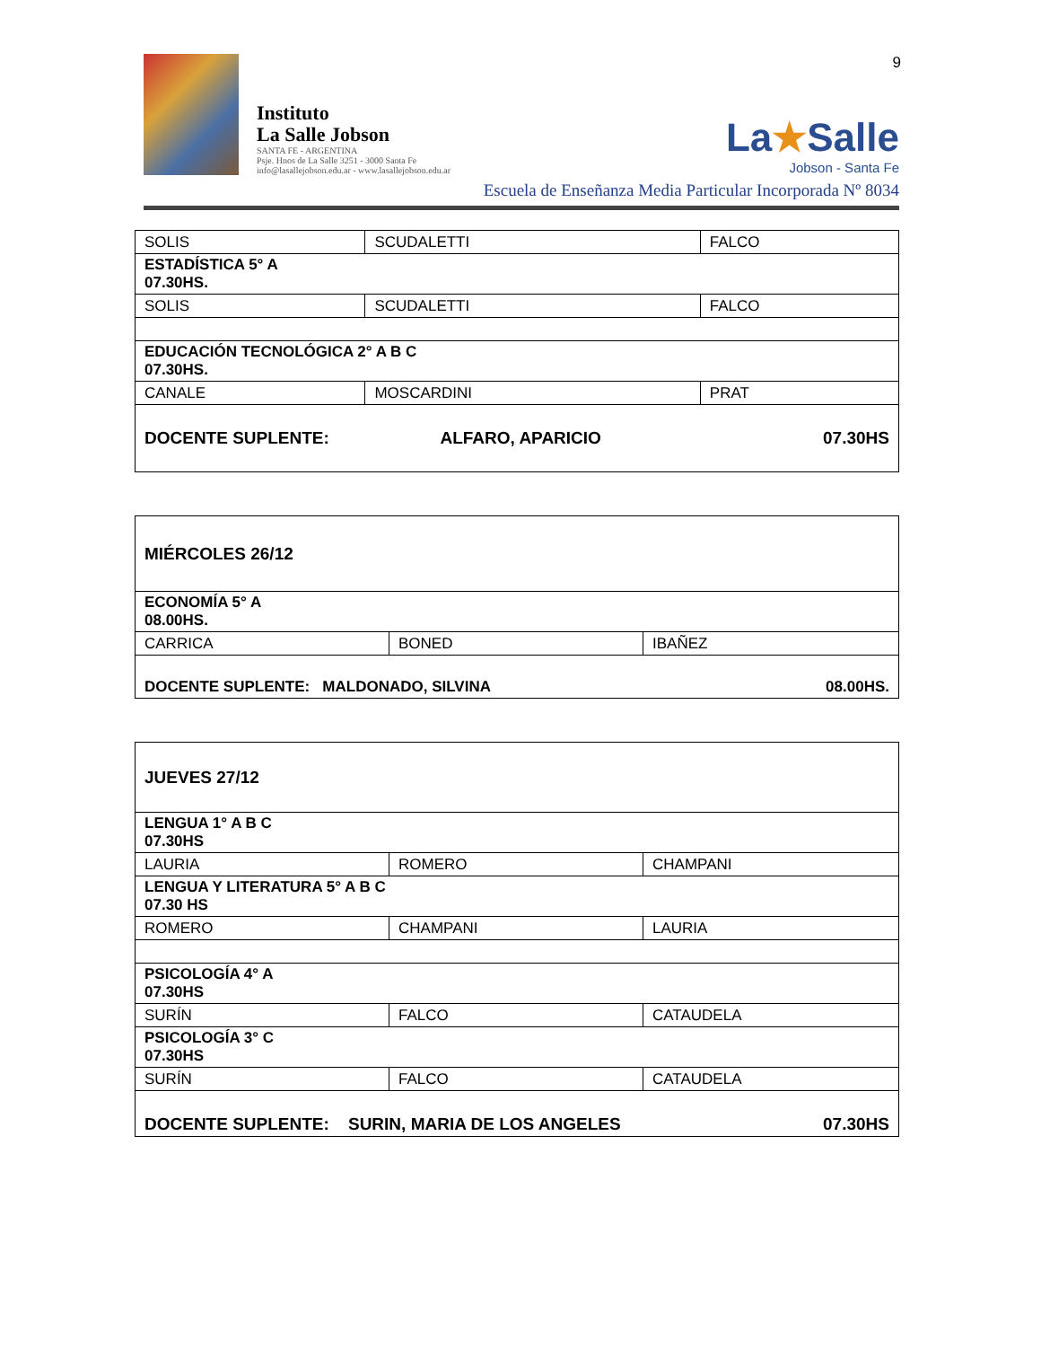9
Instituto
La Salle Jobson
SANTA FE - ARGENTINA
Psje. Hnos de La Salle 3251 - 3000 Santa Fe
info@lasallejobson.edu.ar - www.lasallejobson.edu.ar
La★Salle
Jobson - Santa Fe
Escuela de Enseñanza Media Particular Incorporada Nº 8034
| SOLIS | SCUDALETTI | FALCO |
| ESTADÍSTICA 5° A 07.30HS. | | |
| SOLIS | SCUDALETTI | FALCO |
| EDUCACIÓN TECNOLÓGICA 2° A B C 07.30HS. | | |
| CANALE | MOSCARDINI | PRAT |
| DOCENTE SUPLENTE: ALFARO, APARICIO 07.30HS | | |
| MIÉRCOLES 26/12 | | |
| ECONOMÍA 5° A 08.00HS. | | |
| CARRICA | BONED | IBAÑEZ |
| DOCENTE SUPLENTE: MALDONADO, SILVINA 08.00HS. | | |
| JUEVES 27/12 | | |
| LENGUA 1° A B C 07.30HS | | |
| LAURIA | ROMERO | CHAMPANI |
| LENGUA Y LITERATURA 5° A B C 07.30 HS | | |
| ROMERO | CHAMPANI | LAURIA |
| PSICOLOGÍA 4° A 07.30HS | | |
| SURÍN | FALCO | CATAUDELA |
| PSICOLOGÍA 3° C 07.30HS | | |
| SURÍN | FALCO | CATAUDELA |
| DOCENTE SUPLENTE: SURIN, MARIA DE LOS ANGELES 07.30HS | | |